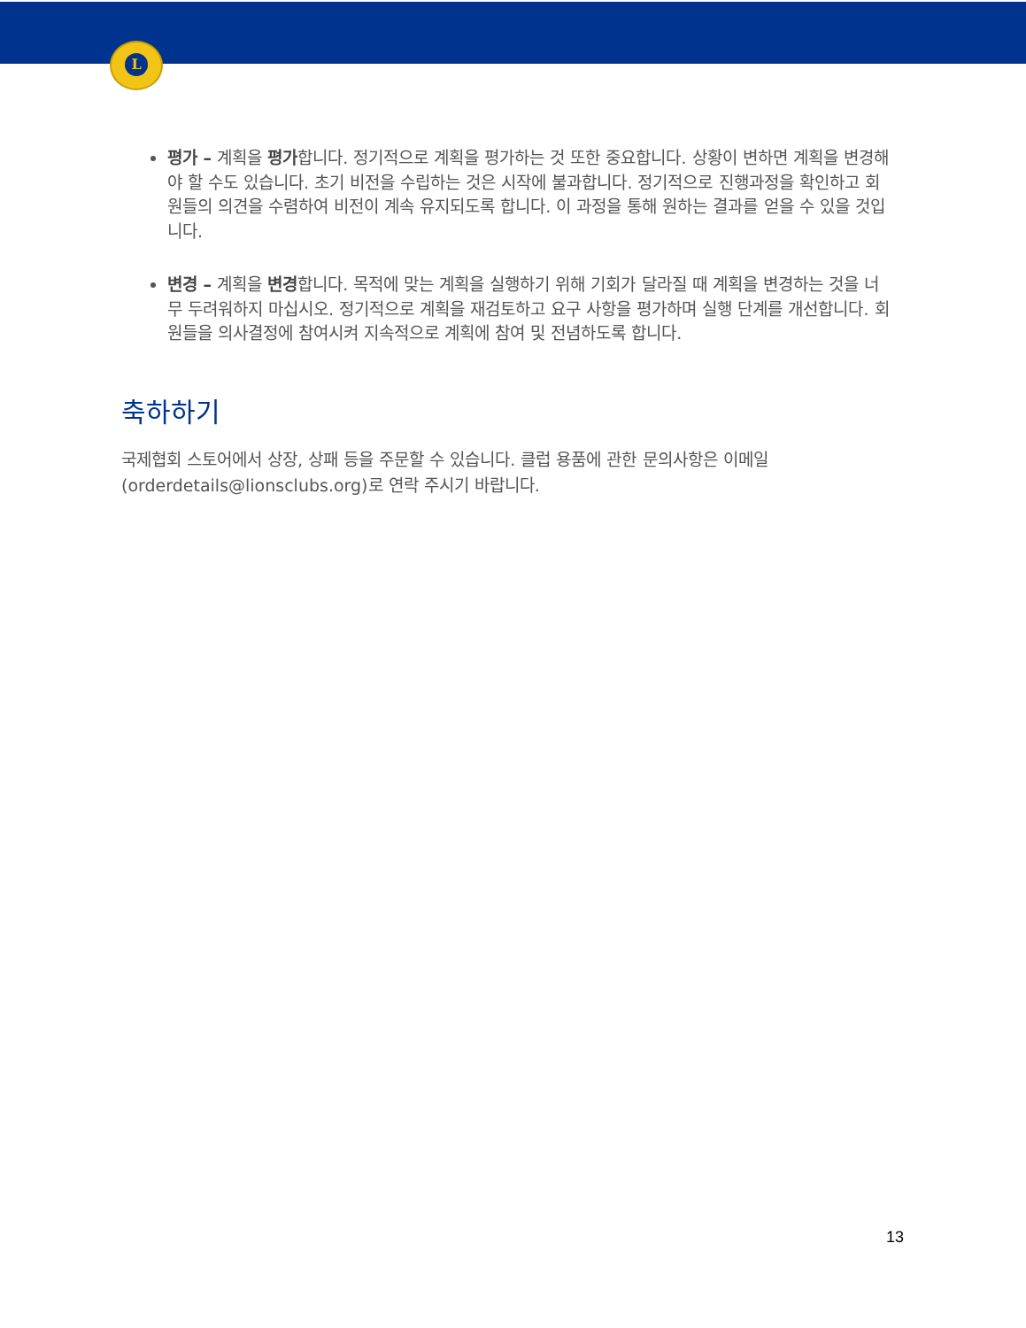L
평가 – 계획을 평가합니다. 정기적으로 계획을 평가하는 것 또한 중요합니다. 상황이 변하면 계획을 변경해야 할 수도 있습니다. 초기 비전을 수립하는 것은 시작에 불과합니다. 정기적으로 진행과정을 확인하고 회원들의 의견을 수렴하여 비전이 계속 유지되도록 합니다. 이 과정을 통해 원하는 결과를 얻을 수 있을 것입니다.
변경 – 계획을 변경합니다. 목적에 맞는 계획을 실행하기 위해 기회가 달라질 때 계획을 변경하는 것을 너무 두려워하지 마십시오. 정기적으로 계획을 재검토하고 요구 사항을 평가하며 실행 단계를 개선합니다. 회원들을 의사결정에 참여시켜 지속적으로 계획에 참여 및 전념하도록 합니다.
축하하기
국제협회 스토어에서 상장, 상패 등을 주문할 수 있습니다. 클럽 용품에 관한 문의사항은 이메일(orderdetails@lionsclubs.org)로 연락 주시기 바랍니다.
13